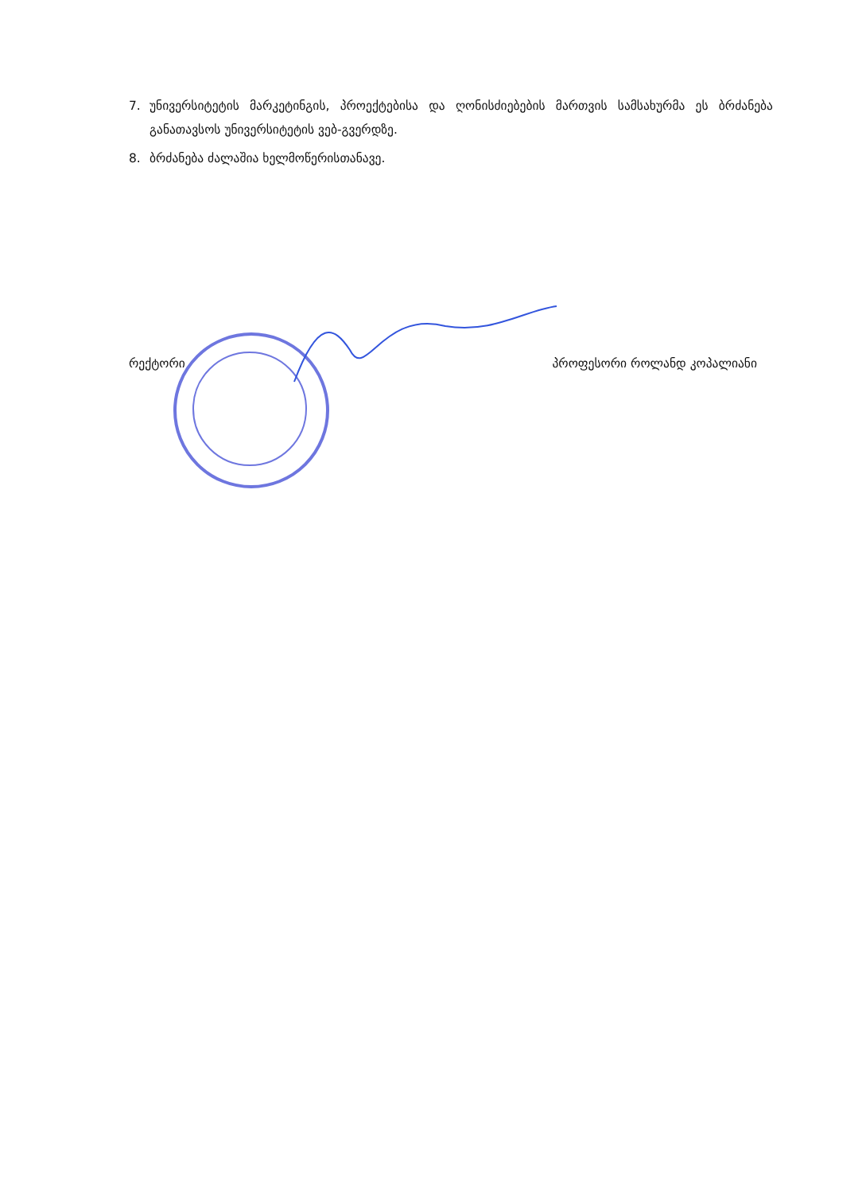7. უნივერსიტეტის მარკეტინგის, პროექტებისა და ღონისძიებების მართვის სამსახურმა ეს ბრძანება განათავსოს უნივერსიტეტის ვებ-გვერდზე.
8. ბრძანება ძალაშია ხელმოწერისთანავე.
რექტორი პროფესორი როლანდ კოპალიანი